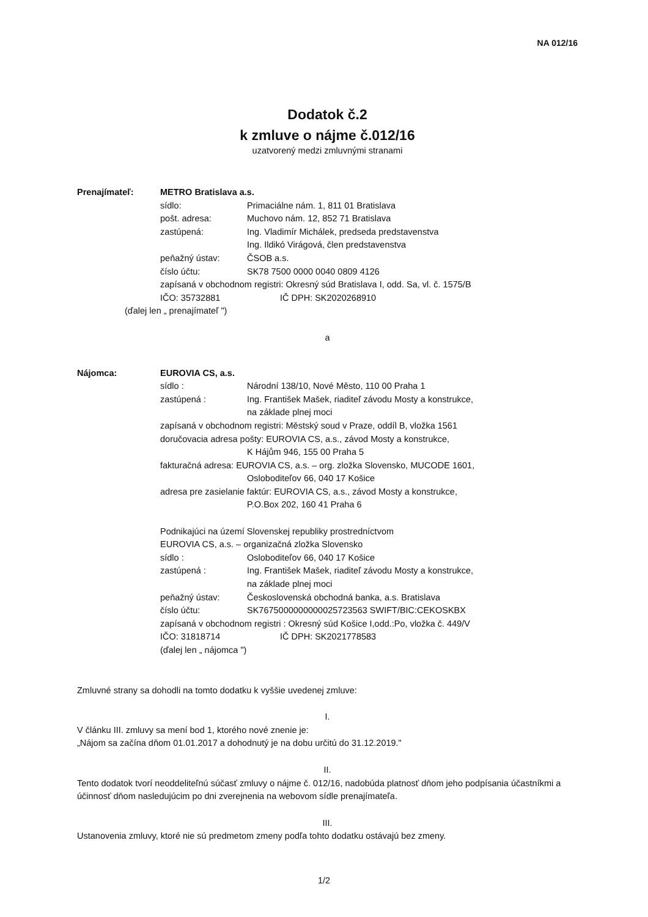NA 012/16
Dodatok č.2
k zmluve o nájme č.012/16
uzatvorený medzi zmluvnými stranami
Prenajímateľ: METRO Bratislava a.s.
sídlo: Primaciálne nám. 1, 811 01 Bratislava
pošt. adresa: Muchovo nám. 12, 852 71 Bratislava
zastúpená: Ing. Vladimír Michálek, predseda predstavenstva
Ing. Ildikó Virágová, člen predstavenstva
peňažný ústav: ČSOB a.s.
číslo účtu: SK78 7500 0000 0040 0809 4126
zapísaná v obchodnom registri: Okresný súd Bratislava I, odd. Sa, vl. č. 1575/B
IČO: 35732881 IČ DPH: SK2020268910
(ďalej len „ prenajímateľ ")
a
Nájomca: EUROVIA CS, a.s.
sídlo : Národní 138/10, Nové Město, 110 00 Praha 1
zastúpená : Ing. František Mašek, riaditeľ závodu Mosty a konstrukce,
na základe plnej moci
zapísaná v obchodnom registri: Městský soud v Praze, oddíl B, vložka 1561
doručovacia adresa pošty: EUROVIA CS, a.s., závod Mosty a konstrukce,
K Hájům 946, 155 00 Praha 5
fakturačná adresa: EUROVIA CS, a.s. – org. zložka Slovensko, MUCODE 1601,
Osloboditeľov 66, 040 17 Košice
adresa pre zasielanie faktúr: EUROVIA CS, a.s., závod Mosty a konstrukce,
P.O.Box 202, 160 41 Praha 6
Podnikajúci na území Slovenskej republiky prostredníctvom
EUROVIA CS, a.s. – organizačná zložka Slovensko
sídlo : Osloboditeľov 66, 040 17 Košice
zastúpená : Ing. František Mašek, riaditeľ závodu Mosty a konstrukce,
na základe plnej moci
peňažný ústav: Československá obchodná banka, a.s. Bratislava
číslo účtu: SK7675000000000025723563 SWIFT/BIC:CEKOSKBX
zapísaná v obchodnom registri : Okresný súd Košice I,odd.:Po, vložka č. 449/V
IČO: 31818714 IČ DPH: SK2021778583
(ďalej len „ nájomca ")
Zmluvné strany sa dohodli na tomto dodatku k vyššie uvedenej zmluve:
I.
V článku III. zmluvy sa mení bod 1, ktorého nové znenie je:
„Nájom sa začína dňom 01.01.2017 a dohodnutý je na dobu určitú do 31.12.2019."
II.
Tento dodatok tvorí neoddeliteľnú súčasť zmluvy o nájme č. 012/16, nadobúda platnosť dňom jeho podpísania účastníkmi a účinnosť dňom nasledujúcim po dni zverejnenia na webovom sídle prenajímateľa.
III.
Ustanovenia zmluvy, ktoré nie sú predmetom zmeny podľa tohto dodatku ostávajú bez zmeny.
1/2